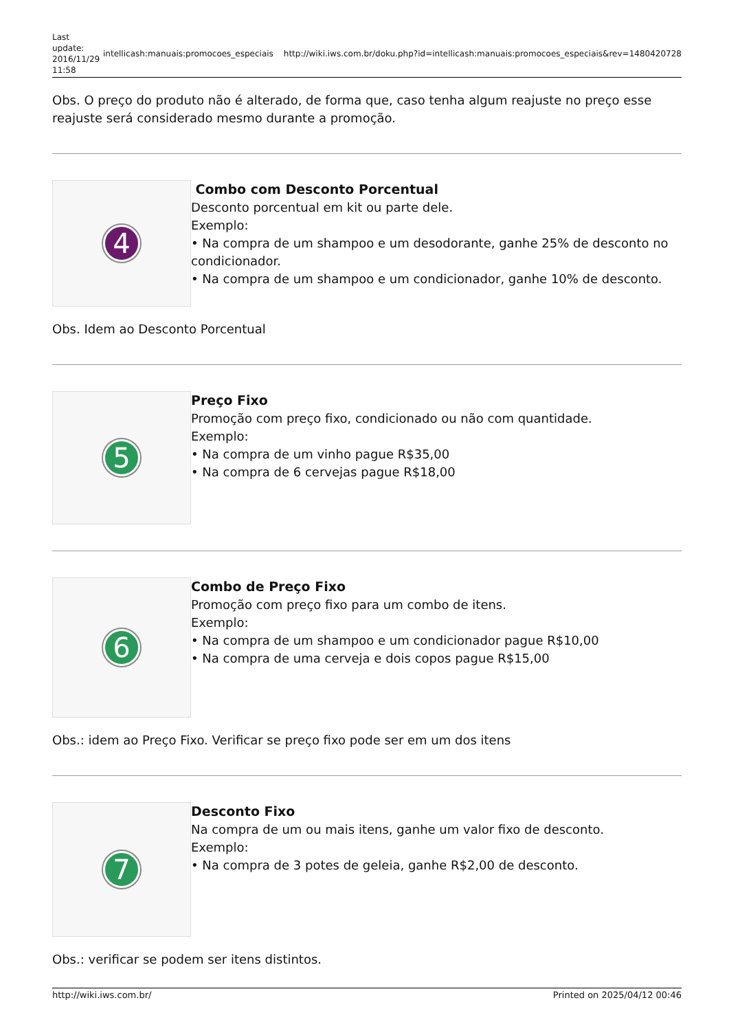Last update: 2016/11/29 11:58
intellicash:manuais:promocoes_especiais
http://wiki.iws.com.br/doku.php?id=intellicash:manuais:promocoes_especiais&rev=1480420728
Obs. O preço do produto não é alterado, de forma que, caso tenha algum reajuste no preço esse reajuste será considerado mesmo durante a promoção.
4
Combo com Desconto Porcentual
Desconto porcentual em kit ou parte dele.
Exemplo:
• Na compra de um shampoo e um desodorante, ganhe 25% de desconto no condicionador.
• Na compra de um shampoo e um condicionador, ganhe 10% de desconto.
Obs. Idem ao Desconto Porcentual
5
Preço Fixo
Promoção com preço fixo, condicionado ou não com quantidade.
Exemplo:
• Na compra de um vinho pague R$35,00
• Na compra de 6 cervejas pague R$18,00
6
Combo de Preço Fixo
Promoção com preço fixo para um combo de itens.
Exemplo:
• Na compra de um shampoo e um condicionador pague R$10,00
• Na compra de uma cerveja e dois copos pague R$15,00
Obs.: idem ao Preço Fixo. Verificar se preço fixo pode ser em um dos itens
7
Desconto Fixo
Na compra de um ou mais itens, ganhe um valor fixo de desconto.
Exemplo:
• Na compra de 3 potes de geleia, ganhe R$2,00 de desconto.
Obs.: verificar se podem ser itens distintos.
http://wiki.iws.com.br/ Printed on 2025/04/12 00:46